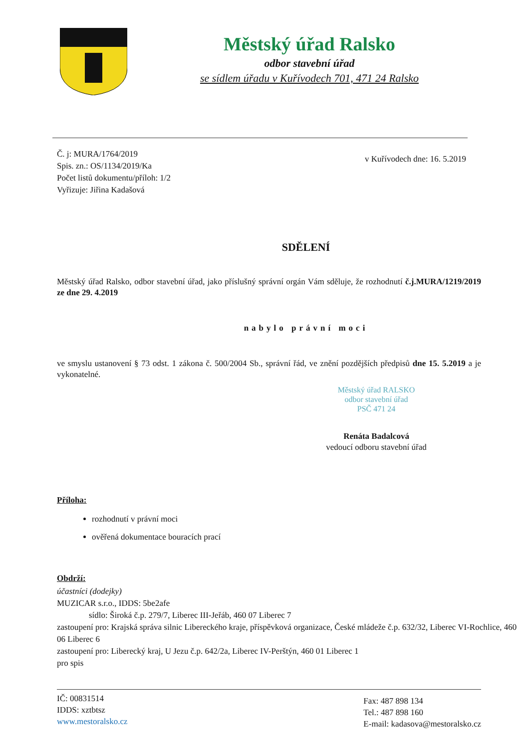Městský úřad Ralsko
odbor stavební úřad
se sídlem úřadu v Kuřívodech 701, 471 24 Ralsko
Č. j: MURA/1764/2019
Spis. zn.: OS/1134/2019/Ka
Počet listů dokumentu/příloh: 1/2
Vyřizuje: Jiřina Kadašová
v Kuřívodech dne: 16. 5.2019
SDĚLENÍ
Městský úřad Ralsko, odbor stavební úřad, jako příslušný správní orgán Vám sděluje, že rozhodnutí č.j.MURA/1219/2019 ze dne 29. 4.2019
nabylo právní moci
ve smyslu ustanovení § 73 odst. 1 zákona č. 500/2004 Sb., správní řád, ve znění pozdějších předpisů dne 15. 5.2019 a je vykonatelné.
Městský úřad RALSKO
odbor stavební úřad
PSČ 471 24
Renáta Badalcová
vedoucí odboru stavební úřad
Příloha:
rozhodnutí v právní moci
ověřená dokumentace bouracích prací
Obdrží:
účastníci (dodejky)
MUZICAR s.r.o., IDDS: 5be2afe
sídlo: Široká č.p. 279/7, Liberec III-Jeřáb, 460 07 Liberec 7
zastoupení pro: Krajská správa silnic Libereckého kraje, příspěvková organizace, České mládeže č.p. 632/32, Liberec VI-Rochlice, 460 06 Liberec 6
zastoupení pro: Liberecký kraj, U Jezu č.p. 642/2a, Liberec IV-Perštýn, 460 01 Liberec 1
pro spis
IČ: 00831514
IDDS: xztbtsz
www.mestoralsko.cz
Fax: 487 898 134
Tel.: 487 898 160
E-mail: kadasova@mestoralsko.cz